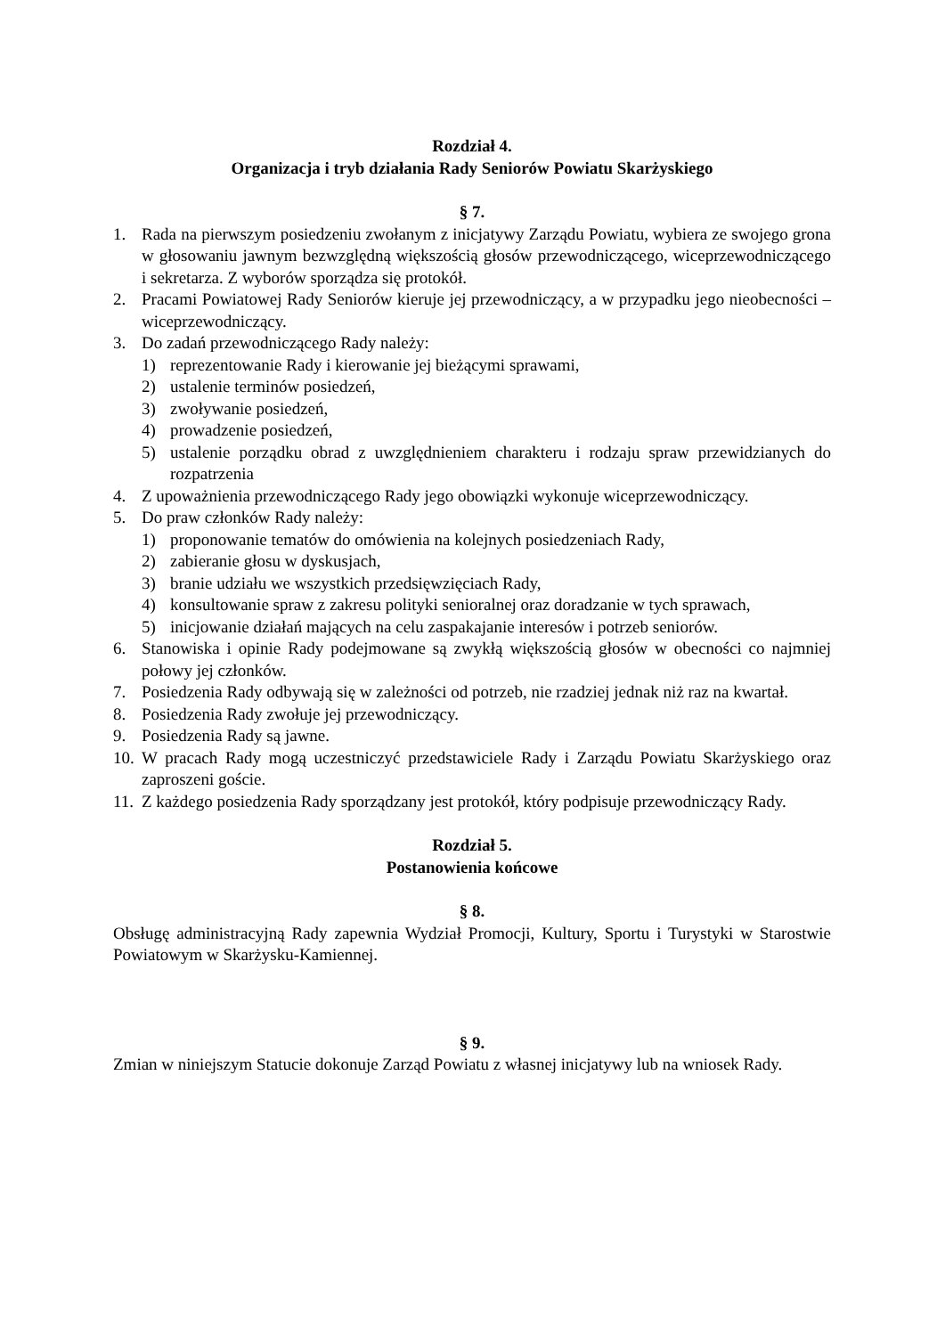Rozdział 4.
Organizacja i tryb działania Rady Seniorów Powiatu Skarżyskiego
§ 7.
1. Rada na pierwszym posiedzeniu zwołanym z inicjatywy Zarządu Powiatu, wybiera ze swojego grona w głosowaniu jawnym bezwzględną większością głosów przewodniczącego, wiceprzewodniczącego i sekretarza. Z wyborów sporządza się protokół.
2. Pracami Powiatowej Rady Seniorów kieruje jej przewodniczący, a w przypadku jego nieobecności – wiceprzewodniczący.
3. Do zadań przewodniczącego Rady należy:
1) reprezentowanie Rady i kierowanie jej bieżącymi sprawami,
2) ustalenie terminów posiedzeń,
3) zwoływanie posiedzeń,
4) prowadzenie posiedzeń,
5) ustalenie porządku obrad z uwzględnieniem charakteru i rodzaju spraw przewidzianych do rozpatrzenia
4. Z upoważnienia przewodniczącego Rady jego obowiązki wykonuje wiceprzewodniczący.
5. Do praw członków Rady należy:
1) proponowanie tematów do omówienia na kolejnych posiedzeniach Rady,
2) zabieranie głosu w dyskusjach,
3) branie udziału we wszystkich przedsięwzięciach Rady,
4) konsultowanie spraw z zakresu polityki senioralnej oraz doradzanie w tych sprawach,
5) inicjowanie działań mających na celu zaspakajanie interesów i potrzeb seniorów.
6. Stanowiska i opinie Rady podejmowane są zwykłą większością głosów w obecności co najmniej połowy jej członków.
7. Posiedzenia Rady odbywają się w zależności od potrzeb, nie rzadziej jednak niż raz na kwartał.
8. Posiedzenia Rady zwołuje jej przewodniczący.
9. Posiedzenia Rady są jawne.
10. W pracach Rady mogą uczestniczyć przedstawiciele Rady i Zarządu Powiatu Skarżyskiego oraz zaproszeni goście.
11. Z każdego posiedzenia Rady sporządzany jest protokół, który podpisuje przewodniczący Rady.
Rozdział 5.
Postanowienia końcowe
§ 8.
Obsługę administracyjną Rady zapewnia Wydział Promocji, Kultury, Sportu i Turystyki w Starostwie Powiatowym w Skarżysku-Kamiennej.
§ 9.
Zmian w niniejszym Statucie dokonuje Zarząd Powiatu z własnej inicjatywy lub na wniosek Rady.